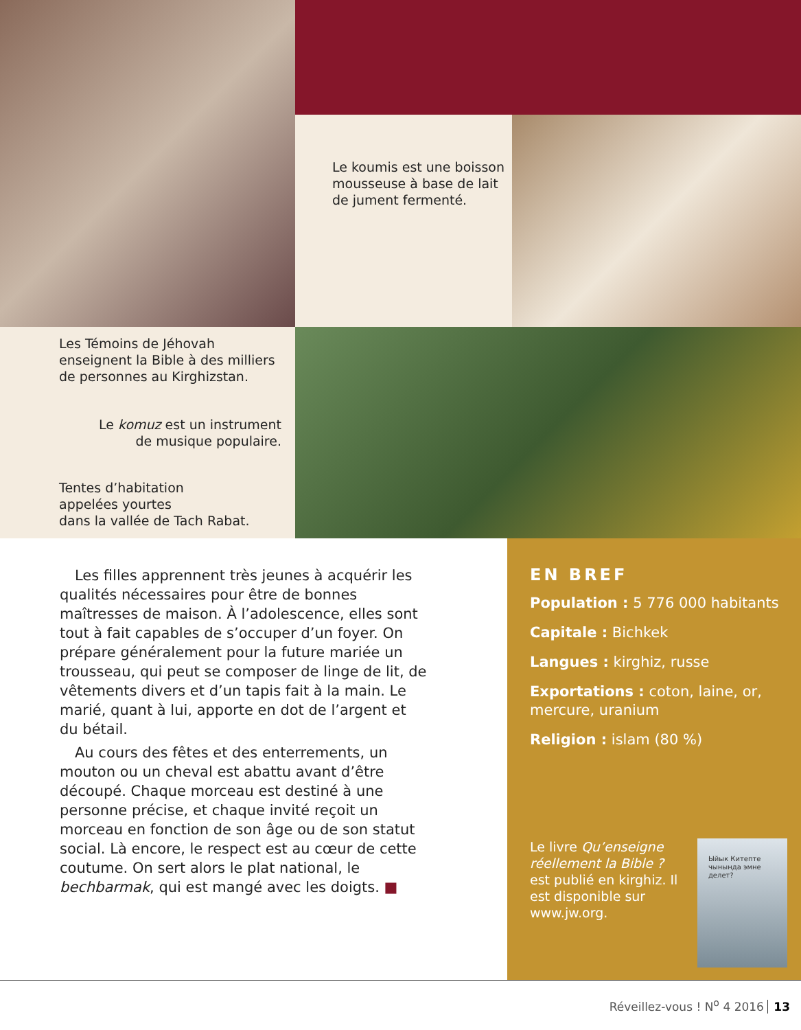Le koumis est une boisson mousseuse à base de lait de jument fermenté.
Les Témoins de Jéhovah enseignent la Bible à des milliers de personnes au Kirghizstan.
Le komuz est un instrument
de musique populaire.
Tentes d’habitation
appelées yourtes
dans la vallée de Tach Rabat.
Les filles apprennent très jeunes à acquérir les qualités nécessaires pour être de bonnes maîtresses de maison. À l’adolescence, elles sont tout à fait capables de s’occuper d’un foyer. On prépare généralement pour la future mariée un trousseau, qui peut se composer de linge de lit, de vêtements divers et d’un tapis fait à la main. Le marié, quant à lui, apporte en dot de l’argent et du bétail.
Au cours des fêtes et des enterrements, un mouton ou un cheval est abattu avant d’être découpé. Chaque morceau est destiné à une personne précise, et chaque invité reçoit un morceau en fonction de son âge ou de son statut social. Là encore, le respect est au cœur de cette coutume. On sert alors le plat national, le bechbarmak, qui est mangé avec les doigts. ■
EN BREF
Population : 5 776 000 habitants
Capitale : Bichkek
Langues : kirghiz, russe
Exportations : coton, laine, or, mercure, uranium
Religion : islam (80 %)
Le livre Qu’enseigne réellement la Bible ? est publié en kirghiz. Il est disponible sur www.jw.org.
Ыйык Китепте чынында эмне делет?
Réveillez-vous ! N<sup>o</sup> 4 2016 13